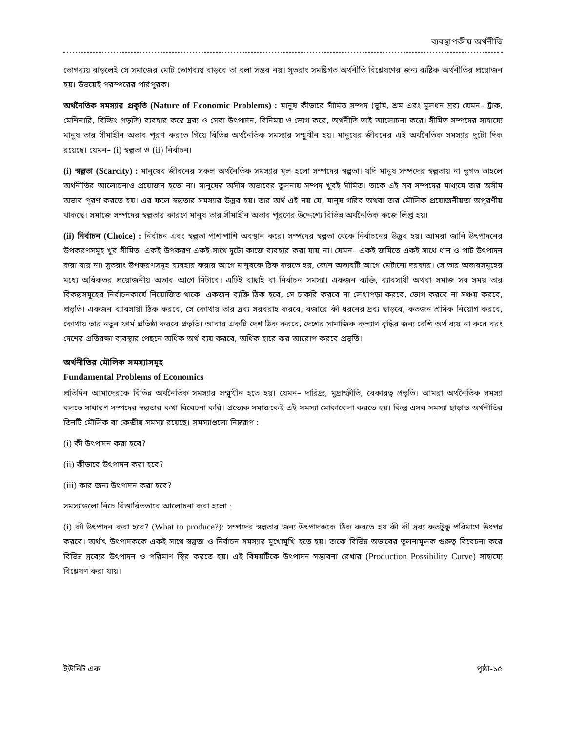ব্যবস্থাপকীয় অর্থনীতি
ভোগব্যয় বাড়লেই সে সমাজের মোট ভোগব্যয় বাড়বে তা বলা সম্ভব নয়। সুতরাং সমষ্টিগত অর্থনীতি বিশ্লেষণের জন্য ব্যষ্টিক অর্থনীতির প্রয়োজন হয়। উভয়েই পরস্পরের পরিপূরক।
অর্থনৈতিক সমস্যার প্রকৃতি (Nature of Economic Problems) : মানুষ কীভাবে সীমিত সম্পদ (ভূমি, শ্রম এবং মূলধন দ্রব্য যেমন– ট্রাক, মেশিনারি, বিল্ডিং প্রভৃতি) ব্যবহার করে দ্রব্য ও সেবা উৎপাদন, বিনিময় ও ভোগ করে, অর্থনীতি তাই আলোচনা করে। সীমিত সম্পদের সাহায্যে মানুষ তার সীমাহীন অভাব পূরণ করতে গিয়ে বিভিন্ন অর্থনৈতিক সমস্যার সম্মুখীন হয়। মানুষের জীবনের এই অর্থনৈতিক সমস্যার দুটো দিক রয়েছে। যেমন– (i) স্বল্পতা ও (ii) নির্বাচন।
(i) স্বল্পতা (Scarcity) : মানুষের জীবনের সকল অর্থনৈতিক সমস্যার মূল হলো সম্পদের স্বল্পতা। যদি মানুষ সম্পদের স্বল্পতায় না ভুগত তাহলে অর্থনীতির আলোচনাও প্রয়োজন হতো না। মানুষের অসীম অভাবের তুলনায় সম্পদ খুবই সীমিত। তাকে এই সব সম্পদের মাধ্যমে তার অসীম অভাব পূরণ করতে হয়। এর ফলে স্বল্পতার সমস্যার উদ্ভব হয়। তার অর্থ এই নয় যে, মানুষ গরিব অথবা তার মৌলিক প্রয়োজনীয়তা অপূরণীয় থাকছে। সমাজে সম্পদের স্বল্পতার কারণে মানুষ তার সীমাহীন অভাব পূরণের উদ্দেশ্যে বিভিন্ন অর্থনৈতিক কজে লিপ্ত হয়।
(ii) নির্বাচন (Choice) : নির্বাচন এবং স্বল্পতা পাশাপাশি অবস্থান করে। সম্পদের স্বল্পতা থেকে নির্বাচনের উদ্ভব হয়। আমরা জানি উৎপাদনের উপকরণসমূহ খুব সীমিত। একই উপকরণ একই সাথে দুটো কাজে ব্যবহার করা যায় না। যেমন– একই জমিতে একই সাথে ধান ও পাট উৎপাদন করা যায় না। সুতরাং উপকরণসমূহ ব্যবহার করার আগে মানুষকে ঠিক করতে হয়, কোন অভাবটি আগে মেটানো দরকার। সে তার অভাবসমূহের মধ্যে অধিকতর প্রয়োজনীয় অভাব আগে মিটাবে। এটিই বাছাই বা নির্বাচন সমস্যা। একজন ব্যক্তি, ব্যাবসায়ী অথবা সমাজ সব সময় তার বিকল্পসমূহের নির্বাচনকার্যে নিয়োজিত থাকে। একজন ব্যক্তি ঠিক হবে, সে চাকরি করবে না লেখাপড়া করবে, ভোগ করবে না সঞ্চয় করবে, প্রভৃতি। একজন ব্যাবসায়ী ঠিক করবে, সে কোথায় তার দ্রব্য সরবরাহ করবে, বজারে কী ধরনের দ্রব্য ছাড়বে, কতজন শ্রমিক নিয়োগ করবে, কোথায় তার নতুন ফার্ম প্রতিষ্ঠা করবে প্রভৃতি। আবার একটি দেশ ঠিক করবে, দেশের সামাজিক কল্যাণ বৃদ্ধির জন্য বেশি অর্থ ব্যয় না করে বরং দেশের প্রতিরক্ষা ব্যবস্থার পেছনে অধিক অর্থ ব্যয় করবে, অধিক হারে কর আরোপ করবে প্রভৃতি।
অর্থনীতির মৌলিক সমস্যাসমূহ
Fundamental Problems of Economics
প্রতিদিন আমাদেরকে বিভিন্ন অর্থনৈতিক সমস্যার সম্মুখীন হতে হয়। যেমন– দারিদ্র্য, মুদ্রাস্ফীতি, বেকারত্ব প্রভৃতি। আমরা অর্থনৈতিক সমস্যা বলতে সাধারণ সম্পদের স্বল্পতার কথা বিবেচনা করি। প্রত্যেক সমাজকেই এই সমস্যা মোকাবেলা করতে হয়। কিন্তু এসব সমস্যা ছাড়াও অর্থনীতির তিনটি মৌলিক বা কেন্দ্রীয় সমস্যা রয়েছে। সমস্যাগুলো নিম্নরূপ :
(i) কী উৎপাদন করা হবে?
(ii) কীভাবে উৎপাদন করা হবে?
(iii) কার জন্য উৎপাদন করা হবে?
সমস্যাগুলো নিচে বিস্তারিতভাবে আলোচনা করা হলো :
(i) কী উৎপাদন করা হবে? (What to produce?): সম্পদের স্বল্পতার জন্য উৎপাদককে ঠিক করতে হয় কী কী দ্রব্য কতটুকু পরিমাণে উৎপন্ন করবে। অর্থাৎ উৎপাদককে একই সাথে স্বল্পতা ও নির্বাচন সমস্যার মুখোমুখি হতে হয়। তাকে বিভিন্ন অভাবের তুলনামূলক গুরুত্ব বিবেচনা করে বিভিন্ন দ্রব্যের উৎপাদন ও পরিমাণ স্থির করতে হয়। এই বিষয়টিকে উৎপাদন সম্ভাবনা রেখার (Production Possibility Curve) সাহায্যে বিশ্লেষণ করা যায়।
ইউনিট এক পৃষ্ঠা-১৫